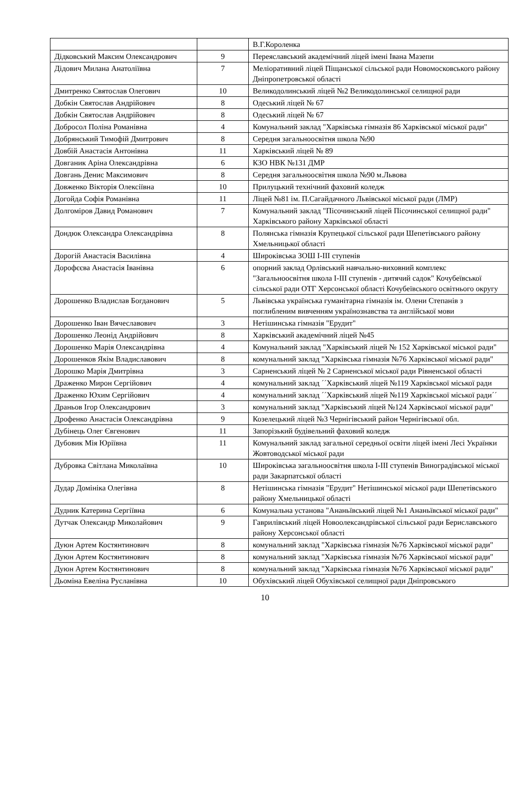| | | В.Г.Короленка |
| Дідковський Максим Олександрович | 9 | Переяславський академічний ліцей імені Івана Мазепи |
| Дідович Милана Анатоліївна | 7 | Меліоративний ліцей Піщанської сільської ради Новомосковського району Дніпропетровської області |
| Дмитренко Святослав Олегович | 10 | Великодолинський ліцей №2 Великодолинської селищної ради |
| Добкін Святослав Андрійович | 8 | Одеський ліцей № 67 |
| Добкін Святослав Андрійович | 8 | Одеський ліцей № 67 |
| Добросол Поліна Романівна | 4 | Комунальний заклад "Харківська гімназія 86 Харківської міської ради" |
| Добрянський Тимофій Дмитрович | 8 | Середня загальноосвітня школа №90 |
| Довбій Анастасія Антонівна | 11 | Харківський ліцей № 89 |
| Довганик Аріна Олександрівна | 6 | КЗО НВК №131 ДМР |
| Довгань Денис Максимович | 8 | Середня загальноосвітня школа №90 м.Львова |
| Довженко Вікторія Олексіївна | 10 | Прилуцький технічний фаховий коледж |
| Догойда Софія Романівна | 11 | Ліцей №81 ім. П.Сагайдачного Львівської міської ради (ЛМР) |
| Долгоміров Давид Романович | 7 | Комунальний заклад "Пісочинський ліцей Пісочинської селищної ради" Харківського району Харківської області |
| Дондюк Олександра Олександрівна | 8 | Полянська гімназія Крупецької сільської ради Шепетівського району Хмельницької області |
| Дорогій Анастасія Василівна | 4 | Широківська ЗОШ І-ІІІ ступенів |
| Дорофєєва Анастасія Іванівна | 6 | опорний заклад Орлівський навчально-виховний комплекс "Загальноосвітня школа І-ІІІ ступенів - дитячий садок" Кочубеївської сільської ради ОТГ Херсонської області Кочубеївського освітнього округу |
| Дорошенко Владислав Богданович | 5 | Львівська українська гуманітарна гімназія ім. Олени Степанів з поглибленим вивченням українознавства та англійської мови |
| Дорошенко Іван Вячеславович | 3 | Нетішинська гімназія "Ерудит" |
| Дорошенко Леонід Андрійович | 8 | Харківський академічний ліцей №45 |
| Дорошенко Марія Олександрівна | 4 | Комунальний заклад "Харківський ліцей № 152 Харківської міської ради" |
| Дорошенков Якім Владиславович | 8 | комунальний заклад "Харківська гімназія №76 Харківської міської ради" |
| Дорошко Марія Дмитрівна | 3 | Сарненський ліцей № 2 Сарненської міської ради Рівненської області |
| Драженко Мирон Сергійович | 4 | комунальний заклад ´´Харківський ліцей №119 Харківської міської ради |
| Драженко Юхим Сергійович | 4 | комунальний заклад ´´Харківський ліцей №119 Харківської міської ради´´ |
| Драньов Ігор Олександрович | 3 | комунальний заклад "Харківський ліцей №124 Харківської міської ради" |
| Дрофенко Анастасія Олександрівна | 9 | Козелецький ліцей №3 Чернігівський район Чернігівської обл. |
| Дубінець Олег Євгенович | 11 | Запорізький будівельний фаховий коледж |
| Дубовик Мія Юріївна | 11 | Комунальний заклад загальної середньої освіти ліцей імені Лесі Українки Жовтоводської міської ради |
| Дубровка Світлана Миколаївна | 10 | Широківська загальноосвітня школа I-III ступенів Виноградівської міської ради Закарпатської області |
| Дудар Домініка Олегівна | 8 | Нетішинська гімназія "Ерудит" Нетішинської міської ради Шепетівського району Хмельницької області |
| Дудник Катерина Сергіївна | 6 | Комунальна установа "Ананьївський ліцей №1 Ананьївської міської ради" |
| Дутчак Олександр Миколайович | 9 | Гаврилівський ліцей Новоолександрівської сільської ради Бериславського району Херсонської області |
| Дуюн Артем Костянтинович | 8 | комунальний заклад "Харківська гімназія №76 Харківської міської ради" |
| Дуюн Артем Костянтинович | 8 | комунальний заклад "Харківська гімназія №76 Харківської міської ради" |
| Дуюн Артем Костянтинович | 8 | комунальний заклад "Харківська гімназія №76 Харківської міської ради" |
| Дьоміна Евеліна Русланівна | 10 | Обухівський ліцей Обухівської селищної ради Дніпровського |
10